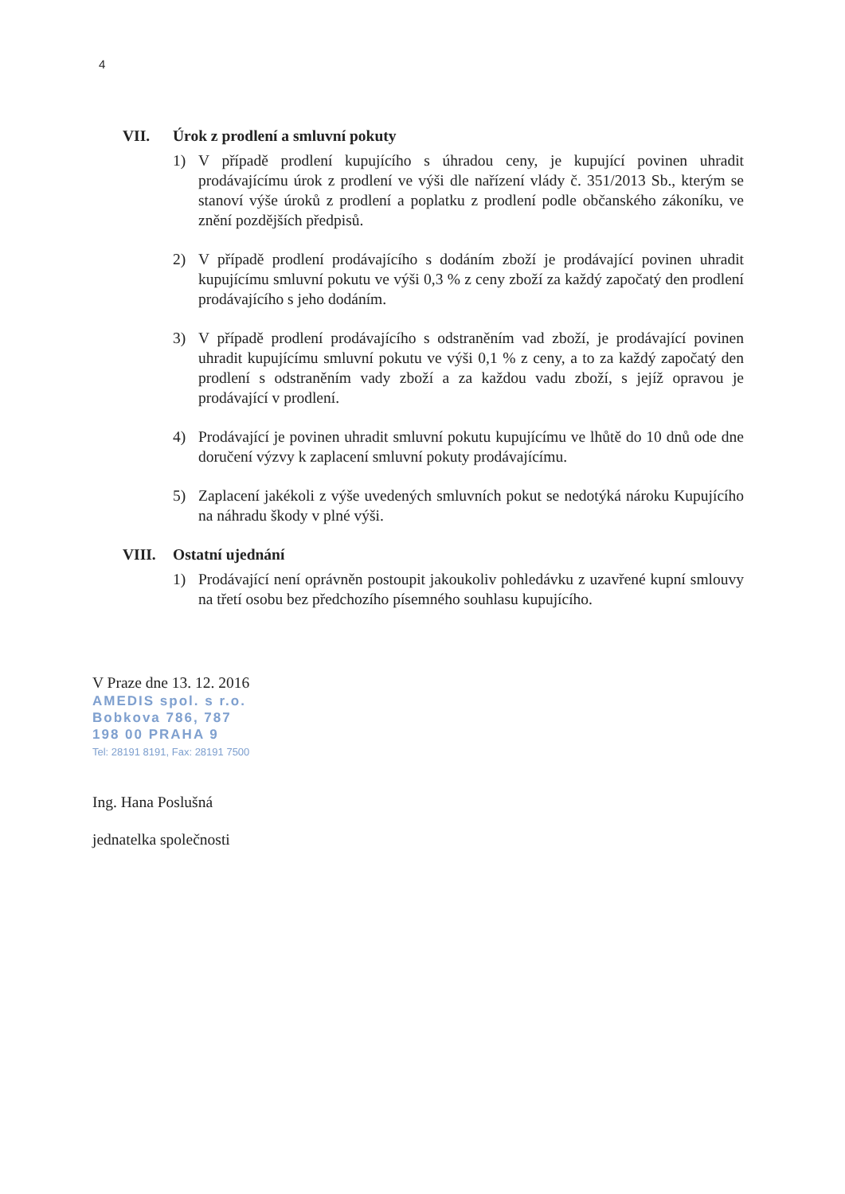4
VII. Úrok z prodlení a smluvní pokuty
1) V případě prodlení kupujícího s úhradou ceny, je kupující povinen uhradit prodávajícímu úrok z prodlení ve výši dle nařízení vlády č. 351/2013 Sb., kterým se stanoví výše úroků z prodlení a poplatku z prodlení podle občanského zákoníku, ve znění pozdějších předpisů.
2) V případě prodlení prodávajícího s dodáním zboží je prodávající povinen uhradit kupujícímu smluvní pokutu ve výši 0,3 % z ceny zboží za každý započatý den prodlení prodávajícího s jeho dodáním.
3) V případě prodlení prodávajícího s odstraněním vad zboží, je prodávající povinen uhradit kupujícímu smluvní pokutu ve výši 0,1 % z ceny, a to za každý započatý den prodlení s odstraněním vady zboží a za každou vadu zboží, s jejíž opravou je prodávající v prodlení.
4) Prodávající je povinen uhradit smluvní pokutu kupujícímu ve lhůtě do 10 dnů ode dne doručení výzvy k zaplacení smluvní pokuty prodávajícímu.
5) Zaplacení jakékoli z výše uvedených smluvních pokut se nedotýká nároku Kupujícího na náhradu škody v plné výši.
VIII. Ostatní ujednání
1) Prodávající není oprávněn postoupit jakoukoliv pohledávku z uzavřené kupní smlouvy na třetí osobu bez předchozího písemného souhlasu kupujícího.
V Praze dne 13. 12. 2016
AMEDIS spol. s r.o.
Bobkova 786, 787
198 00 PRAHA 9
Tel: 28191 8191, Fax: 28191 7500
Ing. Hana Poslušná
jednatelka společnosti